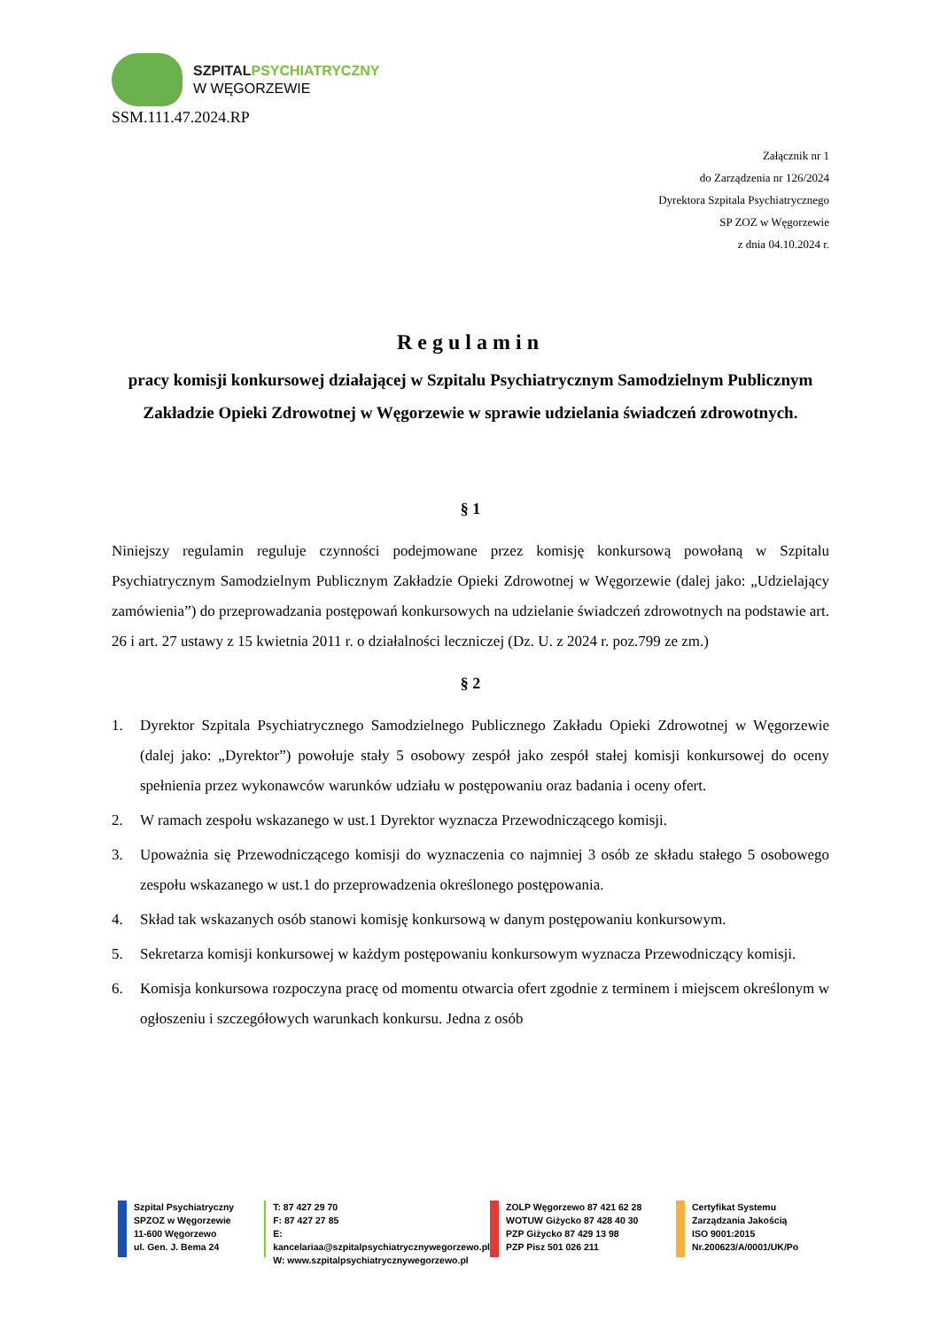SZPITAL PSYCHIATRYCZNY
W WĘGORZEWIE
SSM.111.47.2024.RP
Załącznik nr 1
do Zarządzenia nr 126/2024
Dyrektora Szpitala Psychiatrycznego
SP ZOZ w Węgorzewie
z dnia 04.10.2024 r.
Regulamin
pracy komisji konkursowej działającej w Szpitalu Psychiatrycznym Samodzielnym Publicznym Zakładzie Opieki Zdrowotnej w Węgorzewie w sprawie udzielania świadczeń zdrowotnych.
§ 1
Niniejszy regulamin reguluje czynności podejmowane przez komisję konkursową powołaną w Szpitalu Psychiatrycznym Samodzielnym Publicznym Zakładzie Opieki Zdrowotnej w Węgorzewie (dalej jako: „Udzielający zamówienia”) do przeprowadzania postępowań konkursowych na udzielanie świadczeń zdrowotnych na podstawie art. 26 i art. 27 ustawy z 15 kwietnia 2011 r. o działalności leczniczej (Dz. U. z 2024 r. poz.799 ze zm.)
§ 2
1. Dyrektor Szpitala Psychiatrycznego Samodzielnego Publicznego Zakładu Opieki Zdrowotnej w Węgorzewie (dalej jako: „Dyrektor”) powołuje stały 5 osobowy zespół jako zespół stałej komisji konkursowej do oceny spełnienia przez wykonawców warunków udziału w postępowaniu oraz badania i oceny ofert.
2. W ramach zespołu wskazanego w ust.1 Dyrektor wyznacza Przewodniczącego komisji.
3. Upoważnia się Przewodniczącego komisji do wyznaczenia co najmniej 3 osób ze składu stałego 5 osobowego zespołu wskazanego w ust.1 do przeprowadzenia określonego postępowania.
4. Skład tak wskazanych osób stanowi komisję konkursową w danym postępowaniu konkursowym.
5. Sekretarza komisji konkursowej w każdym postępowaniu konkursowym wyznacza Przewodniczący komisji.
6. Komisja konkursowa rozpoczyna pracę od momentu otwarcia ofert zgodnie z terminem i miejscem określonym w ogłoszeniu i szczegółowych warunkach konkursu. Jedna z osób
Szpital Psychiatryczny
SPZOZ w Węgorzewie
11-600 Węgorzewo
ul. Gen. J. Bema 24
T: 87 427 29 70
F: 87 427 27 85
E: kancelariaa@szpitalpsychiatrycznywegorzewo.pl
W: www.szpitalpsychiatrycznywegorzewo.pl
ZOLP Węgorzewo 87 421 62 28
WOTUW Giżycko 87 428 40 30
PZP Giżycko 87 429 13 98
PZP Pisz 501 026 211
Certyfikat Systemu
Zarządzania Jakością
ISO 9001:2015
Nr.200623/A/0001/UK/Po